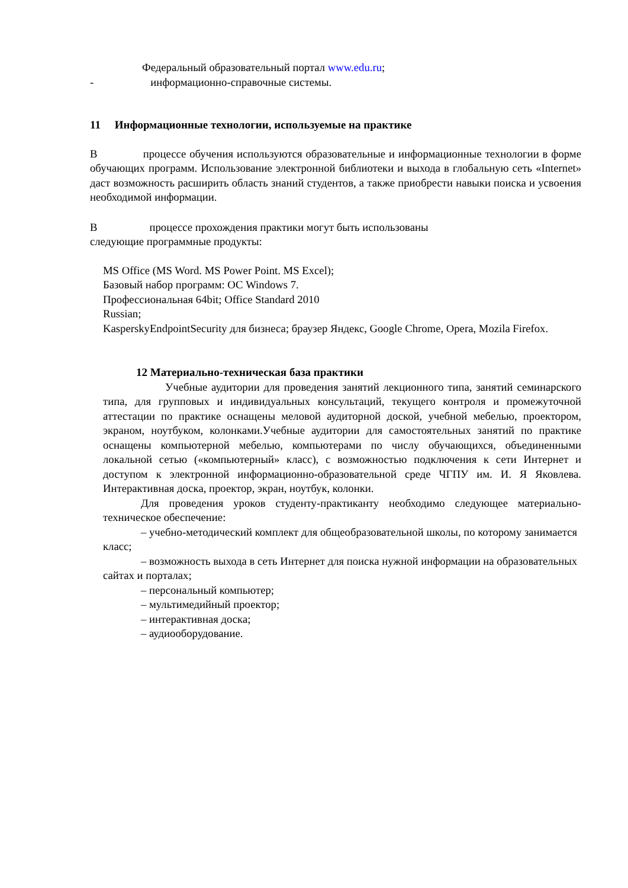Федеральный образовательный портал www.edu.ru;
- информационно-справочные системы.
11 Информационные технологии, используемые на практике
В процессе обучения используются образовательные и информационные технологии в форме обучающих программ. Использование электронной библиотеки и выхода в глобальную сеть «Internet» даст возможность расширить область знаний студентов, а также приобрести навыки поиска и усвоения необходимой информации.
В процессе прохождения практики могут быть использованы
следующие программные продукты:
MS Office (MS Word. MS Power Point. MS Excel);
Базовый набор программ: ОС Windows 7.
Профессиональная 64bit; Office Standard 2010
Russian;
KasperskyEndpointSecurity для бизнеса; браузер Яндекс, Google Chrome, Opera, Mozila Firefox.
12 Материально-техническая база практики
Учебные аудитории для проведения занятий лекционного типа, занятий семинарского типа, для групповых и индивидуальных консультаций, текущего контроля и промежуточной аттестации по практике оснащены меловой аудиторной доской, учебной мебелью, проектором, экраном, ноутбуком, колонками.Учебные аудитории для самостоятельных занятий по практике оснащены компьютерной мебелью, компьютерами по числу обучающихся, объединенными локальной сетью («компьютерный» класс), с возможностью подключения к сети Интернет и доступом к электронной информационно-образовательной среде ЧГПУ им. И. Я Яковлева. Интерактивная доска, проектор, экран, ноутбук, колонки.
Для проведения уроков студенту-практиканту необходимо следующее материально-техническое обеспечение:
– учебно-методический комплект для общеобразовательной школы, по которому занимается класс;
– возможность выхода в сеть Интернет для поиска нужной информации на образовательных сайтах и порталах;
– персональный компьютер;
– мультимедийный проектор;
– интерактивная доска;
– аудиооборудование.